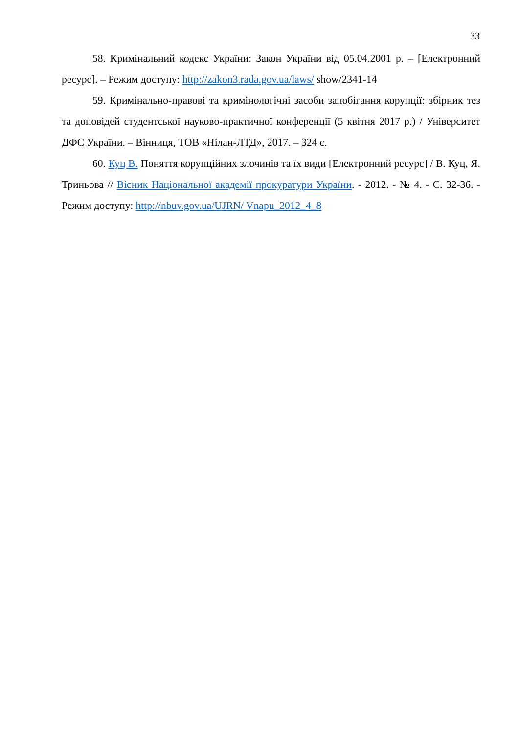33
58. Кримінальний кодекс України: Закон України від 05.04.2001 р. – [Електронний ресурс]. – Режим доступу: http://zakon3.rada.gov.ua/laws/ show/2341-14
59. Кримінально-правові та кримінологічні засоби запобігання корупції: збірник тез та доповідей студентської науково-практичної конференції (5 квітня 2017 р.) / Університет ДФС України. – Вінниця, ТОВ «Нілан-ЛТД», 2017. – 324 с.
60. Куц В. Поняття корупційних злочинів та їх види [Електронний ресурс] / В. Куц, Я. Триньова // Вісник Національної академії прокуратури України. - 2012. - № 4. - С. 32-36. - Режим доступу: http://nbuv.gov.ua/UJRN/ Vnapu_2012_4_8